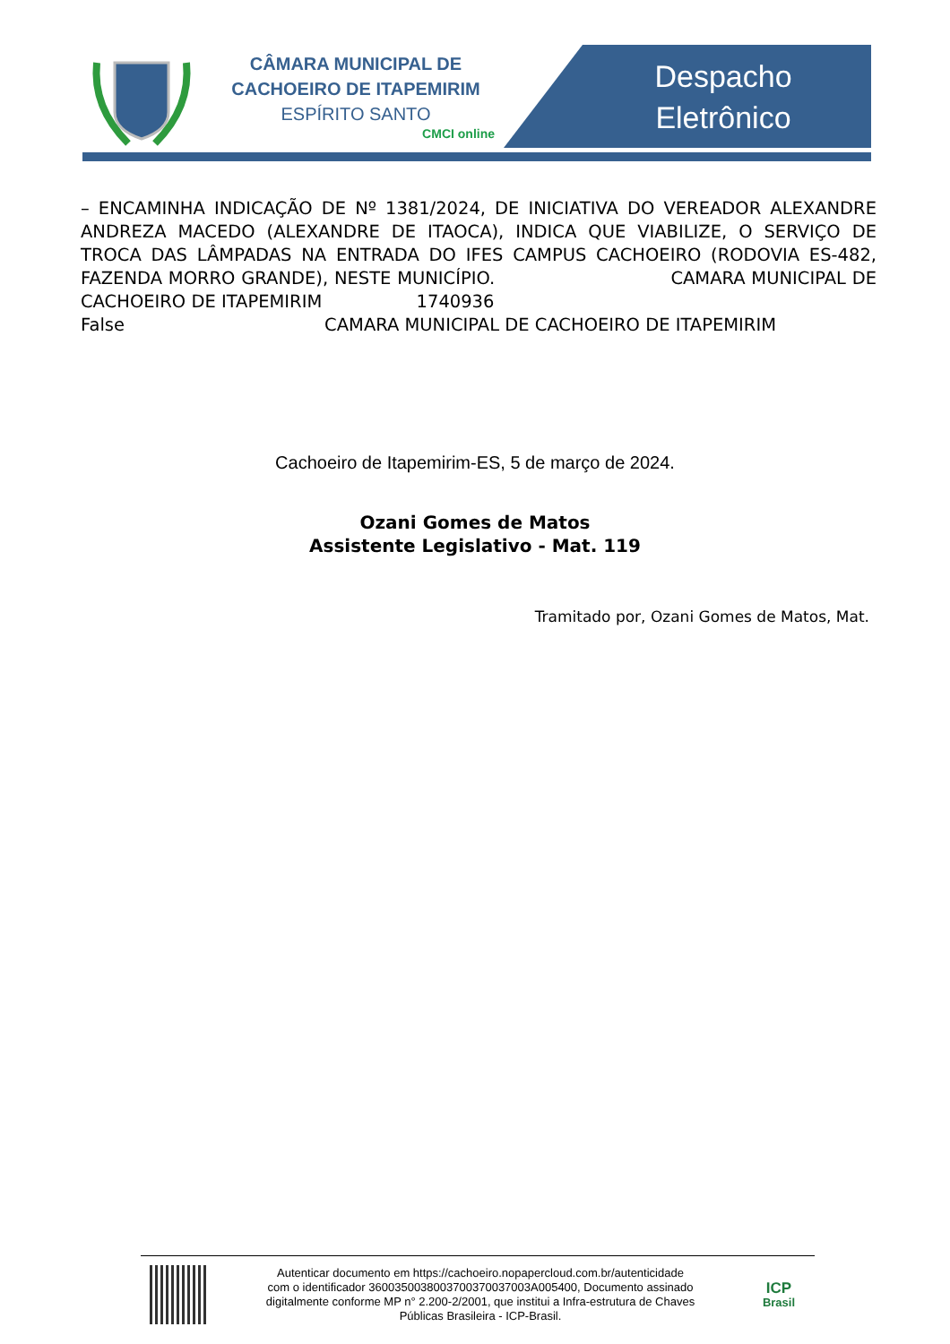CÂMARA MUNICIPAL DE
CACHOEIRO DE ITAPEMIRIM
ESPÍRITO SANTO
CMCI online
Despacho
Eletrônico
– ENCAMINHA INDICAÇÃO DE Nº 1381/2024, DE INICIATIVA DO VEREADOR ALEXANDRE ANDREZA MACEDO (ALEXANDRE DE ITAOCA), INDICA QUE VIABILIZE, O SERVIÇO DE TROCA DAS LÂMPADAS NA ENTRADA DO IFES CAMPUS CACHOEIRO (RODOVIA ES-482, FAZENDA MORRO GRANDE), NESTE MUNICÍPIO. CAMARA MUNICIPAL DE CACHOEIRO DE ITAPEMIRIM 1740936
False CAMARA MUNICIPAL DE CACHOEIRO DE ITAPEMIRIM
Cachoeiro de Itapemirim-ES, 5 de março de 2024.
Ozani Gomes de Matos
Assistente Legislativo - Mat. 119
Tramitado por, Ozani Gomes de Matos, Mat.
Autenticar documento em https://cachoeiro.nopapercloud.com.br/autenticidade
com o identificador 3600350038003700370037003A005400, Documento assinado
digitalmente conforme MP n° 2.200-2/2001, que institui a Infra-estrutura de Chaves
Públicas Brasileira - ICP-Brasil.
ICP
Brasil